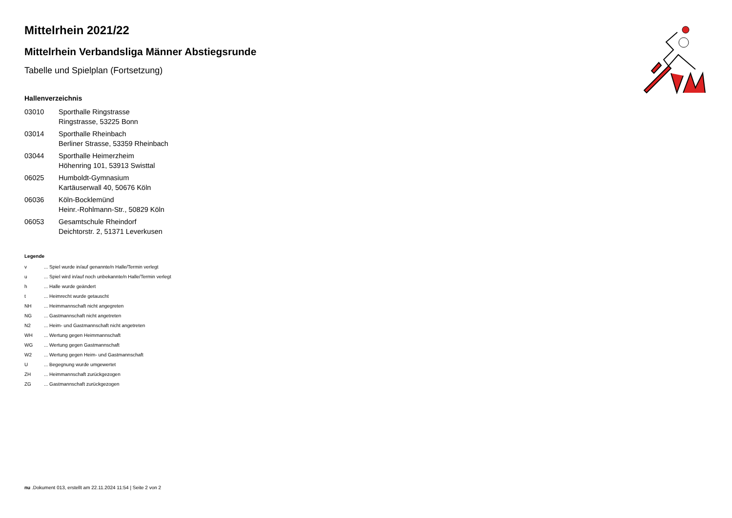Mittelrhein 2021/22
Mittelrhein Verbandsliga Männer Abstiegsrunde
Tabelle und Spielplan (Fortsetzung)
Hallenverzeichnis
| 03010 | Sporthalle Ringstrasse |
| | Ringstrasse, 53225 Bonn |
| 03014 | Sporthalle Rheinbach |
| | Berliner Strasse, 53359 Rheinbach |
| 03044 | Sporthalle Heimerzheim |
| | Höhenring 101, 53913 Swisttal |
| 06025 | Humboldt-Gymnasium |
| | Kartäuserwall 40, 50676 Köln |
| 06036 | Köln-Bocklemünd |
| | Heinr.-Rohlmann-Str., 50829 Köln |
| 06053 | Gesamtschule Rheindorf |
| | Deichtorstr. 2, 51371 Leverkusen |
Legende
| v | ... Spiel wurde in/auf genannte/n Halle/Termin verlegt |
| u | ... Spiel wird in/auf noch unbekannte/n Halle/Termin verlegt |
| h | ... Halle wurde geändert |
| t | ... Heimrecht wurde getauscht |
| NH | ... Heimmannschaft nicht angegreten |
| NG | ... Gastmannschaft nicht angetreten |
| N2 | ... Heim- und Gastmannschaft nicht angetreten |
| WH | ... Wertung gegen Heimmannschaft |
| WG | ... Wertung gegen Gastmannschaft |
| W2 | ... Wertung gegen Heim- und Gastmannschaft |
| U | ... Begegnung wurde umgewertet |
| ZH | ... Heimmannschaft zurückgezogen |
| ZG | ... Gastmannschaft zurückgezogen |
nu .Dokument 013, erstellt am 22.11.2024 11:54 | Seite 2 von 2